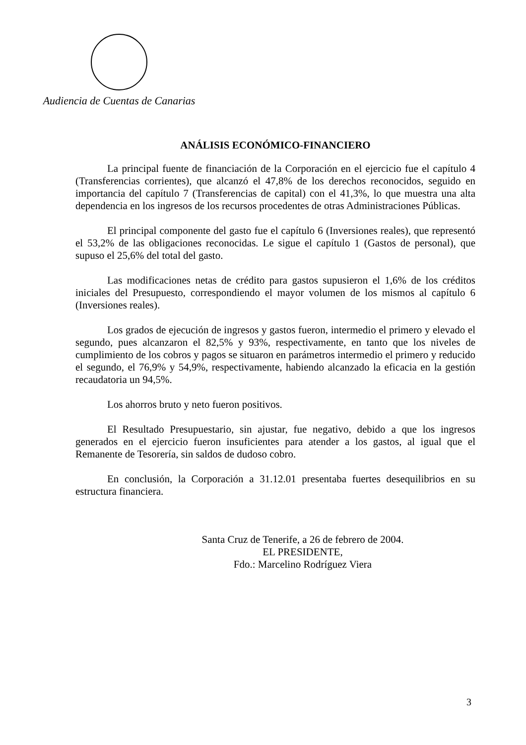Audiencia de Cuentas de Canarias
ANÁLISIS ECONÓMICO-FINANCIERO
La principal fuente de financiación de la Corporación en el ejercicio fue el capítulo 4 (Transferencias corrientes), que alcanzó el 47,8% de los derechos reconocidos, seguido en importancia del capítulo 7 (Transferencias de capital) con el 41,3%, lo que muestra una alta dependencia en los ingresos de los recursos procedentes de otras Administraciones Públicas.
El principal componente del gasto fue el capítulo 6 (Inversiones reales), que representó el 53,2% de las obligaciones reconocidas. Le sigue el capítulo 1 (Gastos de personal), que supuso el 25,6% del total del gasto.
Las modificaciones netas de crédito para gastos supusieron el 1,6% de los créditos iniciales del Presupuesto, correspondiendo el mayor volumen de los mismos al capítulo 6 (Inversiones reales).
Los grados de ejecución de ingresos y gastos fueron, intermedio el primero y elevado el segundo, pues alcanzaron el 82,5% y 93%, respectivamente, en tanto que los niveles de cumplimiento de los cobros y pagos se situaron en parámetros intermedio el primero y reducido el segundo, el 76,9% y 54,9%, respectivamente, habiendo alcanzado la eficacia en la gestión recaudatoria un 94,5%.
Los ahorros bruto y neto fueron positivos.
El Resultado Presupuestario, sin ajustar, fue negativo, debido a que los ingresos generados en el ejercicio fueron insuficientes para atender a los gastos, al igual que el Remanente de Tesorería, sin saldos de dudoso cobro.
En conclusión, la Corporación a 31.12.01 presentaba fuertes desequilibrios en su estructura financiera.
Santa Cruz de Tenerife, a 26 de febrero de 2004.
EL PRESIDENTE,
Fdo.: Marcelino Rodríguez Viera
3